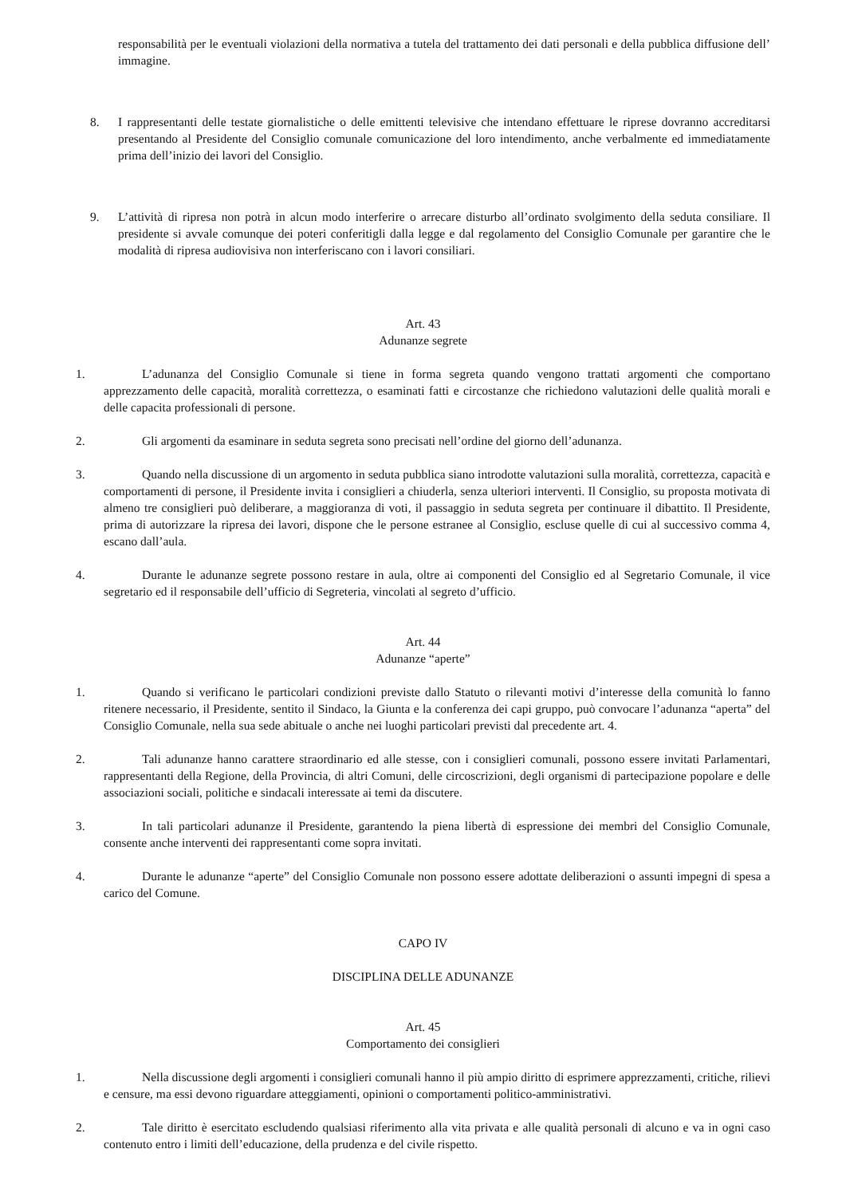responsabilità per le eventuali violazioni della normativa a tutela del trattamento dei dati personali e della pubblica diffusione dell’ immagine.
8. I rappresentanti delle testate giornalistiche o delle emittenti televisive che intendano effettuare le riprese dovranno accreditarsi presentando al Presidente del Consiglio comunale comunicazione del loro intendimento, anche verbalmente ed immediatamente prima dell’inizio dei lavori del Consiglio.
9. L’attività di ripresa non potrà in alcun modo interferire o arrecare disturbo all’ordinato svolgimento della seduta consiliare. Il presidente si avvale comunque dei poteri conferitigli dalla legge e dal regolamento del Consiglio Comunale per garantire che le modalità di ripresa audiovisiva non interferiscano con i lavori consiliari.
Art. 43
Adunanze segrete
1. L’adunanza del Consiglio Comunale si tiene in forma segreta quando vengono trattati argomenti che comportano apprezzamento delle capacità, moralità correttezza, o esaminati fatti e circostanze che richiedono valutazioni delle qualità morali e delle capacita professionali di persone.
2. Gli argomenti da esaminare in seduta segreta sono precisati nell’ordine del giorno dell’adunanza.
3. Quando nella discussione di un argomento in seduta pubblica siano introdotte valutazioni sulla moralità, correttezza, capacità e comportamenti di persone, il Presidente invita i consiglieri a chiuderla, senza ulteriori interventi. Il Consiglio, su proposta motivata di almeno tre consiglieri può deliberare, a maggioranza di voti, il passaggio in seduta segreta per continuare il dibattito. Il Presidente, prima di autorizzare la ripresa dei lavori, dispone che le persone estranee al Consiglio, escluse quelle di cui al successivo comma 4, escano dall’aula.
4. Durante le adunanze segrete possono restare in aula, oltre ai componenti del Consiglio ed al Segretario Comunale, il vice segretario ed il responsabile dell’ufficio di Segreteria, vincolati al segreto d’ufficio.
Art. 44
Adunanze “aperte”
1. Quando si verificano le particolari condizioni previste dallo Statuto o rilevanti motivi d’interesse della comunità lo fanno ritenere necessario, il Presidente, sentito il Sindaco, la Giunta e la conferenza dei capi gruppo, può convocare l’adunanza “aperta” del Consiglio Comunale, nella sua sede abituale o anche nei luoghi particolari previsti dal precedente art. 4.
2. Tali adunanze hanno carattere straordinario ed alle stesse, con i consiglieri comunali, possono essere invitati Parlamentari, rappresentanti della Regione, della Provincia, di altri Comuni, delle circoscrizioni, degli organismi di partecipazione popolare e delle associazioni sociali, politiche e sindacali interessate ai temi da discutere.
3. In tali particolari adunanze il Presidente, garantendo la piena libertà di espressione dei membri del Consiglio Comunale, consente anche interventi dei rappresentanti come sopra invitati.
4. Durante le adunanze “aperte” del Consiglio Comunale non possono essere adottate deliberazioni o assunti impegni di spesa a carico del Comune.
CAPO IV
DISCIPLINA DELLE ADUNANZE
Art. 45
Comportamento dei consiglieri
1. Nella discussione degli argomenti i consiglieri comunali hanno il più ampio diritto di esprimere apprezzamenti, critiche, rilievi e censure, ma essi devono riguardare atteggiamenti, opinioni o comportamenti politico-amministrativi.
2. Tale diritto è esercitato escludendo qualsiasi riferimento alla vita privata e alle qualità personali di alcuno e va in ogni caso contenuto entro i limiti dell’educazione, della prudenza e del civile rispetto.